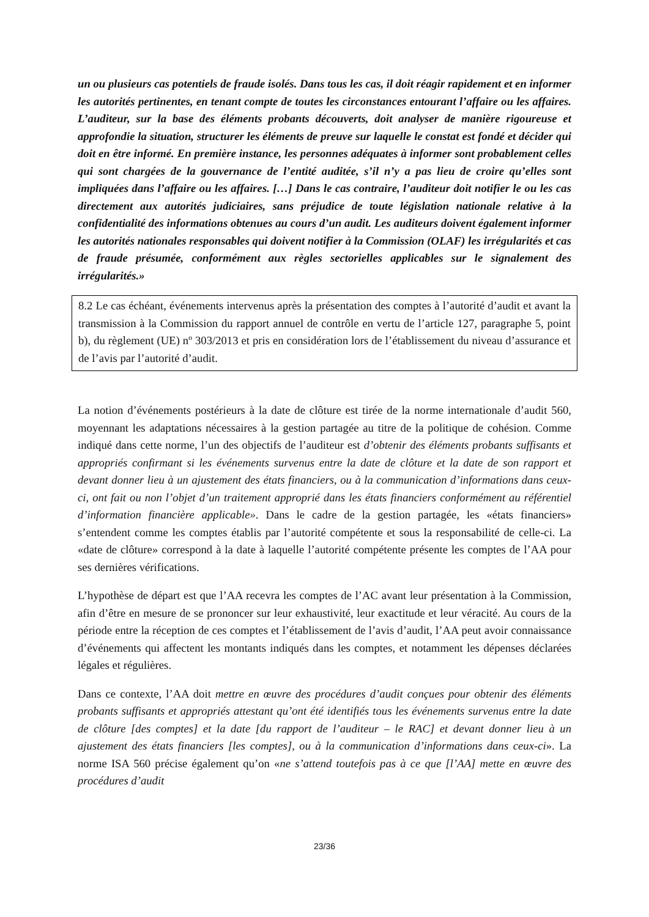un ou plusieurs cas potentiels de fraude isolés. Dans tous les cas, il doit réagir rapidement et en informer les autorités pertinentes, en tenant compte de toutes les circonstances entourant l’affaire ou les affaires. L’auditeur, sur la base des éléments probants découverts, doit analyser de manière rigoureuse et approfondie la situation, structurer les éléments de preuve sur laquelle le constat est fondé et décider qui doit en être informé. En première instance, les personnes adéquates à informer sont probablement celles qui sont chargées de la gouvernance de l’entité auditée, s’il n’y a pas lieu de croire qu’elles sont impliquées dans l’affaire ou les affaires. […] Dans le cas contraire, l’auditeur doit notifier le ou les cas directement aux autorités judiciaires, sans préjudice de toute législation nationale relative à la confidentialité des informations obtenues au cours d’un audit. Les auditeurs doivent également informer les autorités nationales responsables qui doivent notifier à la Commission (OLAF) les irrégularités et cas de fraude présumée, conformément aux règles sectorielles applicables sur le signalement des irrégularités.»
8.2 Le cas échéant, événements intervenus après la présentation des comptes à l’autorité d’audit et avant la transmission à la Commission du rapport annuel de contrôle en vertu de l’article 127, paragraphe 5, point b), du règlement (UE) nº 303/2013 et pris en considération lors de l’établissement du niveau d’assurance et de l’avis par l’autorité d’audit.
La notion d’événements postérieurs à la date de clôture est tirée de la norme internationale d’audit 560, moyennant les adaptations nécessaires à la gestion partagée au titre de la politique de cohésion. Comme indiqué dans cette norme, l’un des objectifs de l’auditeur est d’obtenir des éléments probants suffisants et appropriés confirmant si les événements survenus entre la date de clôture et la date de son rapport et devant donner lieu à un ajustement des états financiers, ou à la communication d’informations dans ceux-ci, ont fait ou non l’objet d’un traitement approprié dans les états financiers conformément au référentiel d’information financière applicable». Dans le cadre de la gestion partagée, les «états financiers» s’entendent comme les comptes établis par l’autorité compétente et sous la responsabilité de celle-ci. La «date de clôture» correspond à la date à laquelle l’autorité compétente présente les comptes de l’AA pour ses dernières vérifications.
L’hypothèse de départ est que l’AA recevra les comptes de l’AC avant leur présentation à la Commission, afin d’être en mesure de se prononcer sur leur exhaustivité, leur exactitude et leur véracité. Au cours de la période entre la réception de ces comptes et l’établissement de l’avis d’audit, l’AA peut avoir connaissance d’événements qui affectent les montants indiqués dans les comptes, et notamment les dépenses déclarées légales et régulières.
Dans ce contexte, l’AA doit mettre en œuvre des procédures d’audit conçues pour obtenir des éléments probants suffisants et appropriés attestant qu’ont été identifiés tous les événements survenus entre la date de clôture [des comptes] et la date [du rapport de l’auditeur – le RAC] et devant donner lieu à un ajustement des états financiers [les comptes], ou à la communication d’informations dans ceux-ci». La norme ISA 560 précise également qu’on «ne s’attend toutefois pas à ce que [l’AA] mette en œuvre des procédures d’audit
23/36